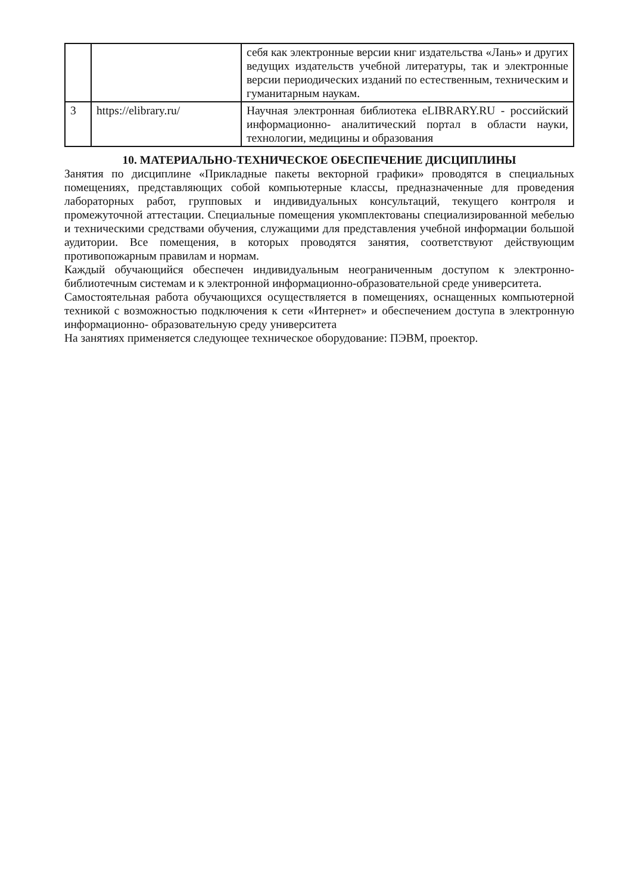| | | себя как электронные версии книг издательства «Лань» и других ведущих издательств учебной литературы, так и электронные версии периодических изданий по естественным, техническим и гуманитарным наукам. |
| 3 | https://elibrary.ru/ | Научная электронная библиотека eLIBRARY.RU - российский информационно- аналитический портал в области науки, технологии, медицины и образования |
10. МАТЕРИАЛЬНО-ТЕХНИЧЕСКОЕ ОБЕСПЕЧЕНИЕ ДИСЦИПЛИНЫ
Занятия по дисциплине «Прикладные пакеты векторной графики» проводятся в специальных помещениях, представляющих собой компьютерные классы, предназначенные для проведения лабораторных работ, групповых и индивидуальных консультаций, текущего контроля и промежуточной аттестации. Специальные помещения укомплектованы специализированной мебелью и техническими средствами обучения, служащими для представления учебной информации большой аудитории. Все помещения, в которых проводятся занятия, соответствуют действующим противопожарным правилам и нормам.
Каждый обучающийся обеспечен индивидуальным неограниченным доступом к электронно- библиотечным системам и к электронной информационно-образовательной среде университета.
Самостоятельная работа обучающихся осуществляется в помещениях, оснащенных компьютерной техникой с возможностью подключения к сети «Интернет» и обеспечением доступа в электронную информационно- образовательную среду университета
На занятиях применяется следующее техническое оборудование: ПЭВМ, проектор.